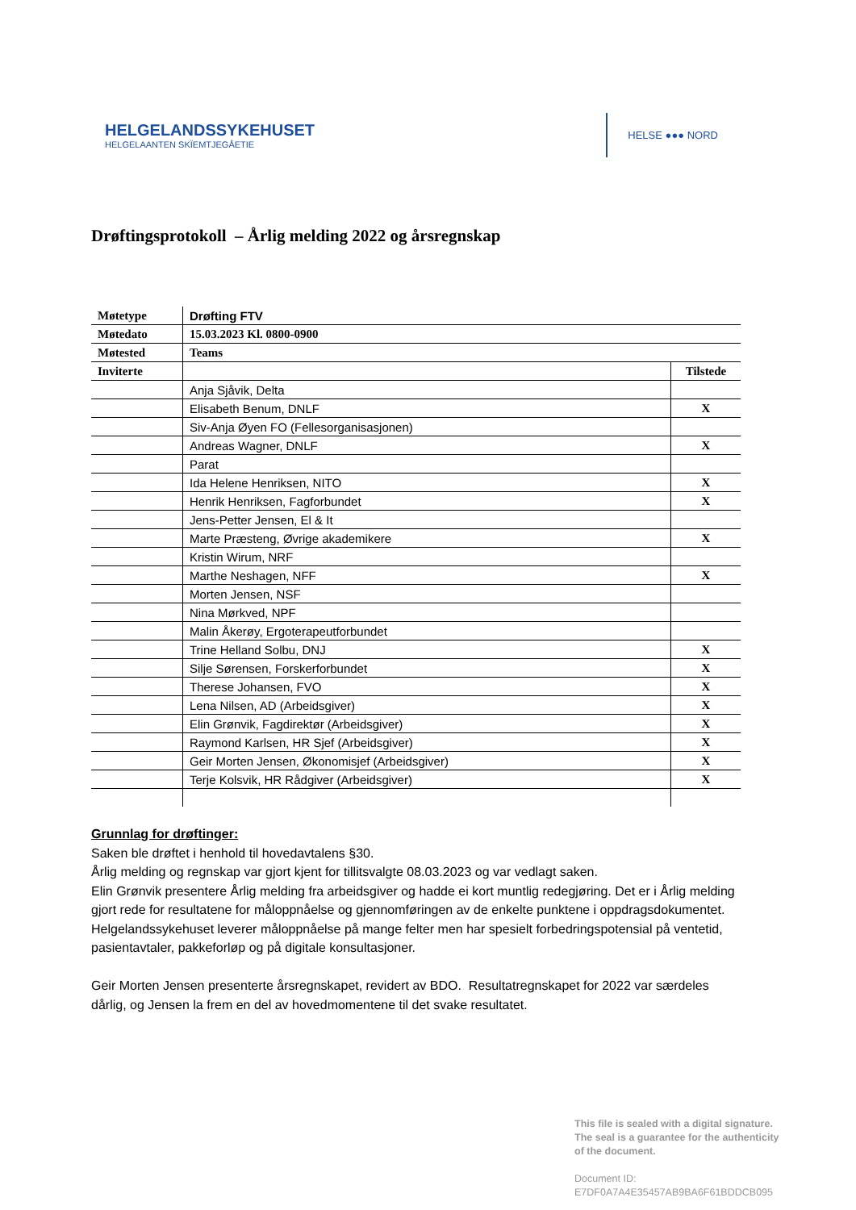HELGELANDSSYKEHUSET
HELGELAANTEN SKÏEMTJEGÅETIE
HELSE ●●● NORD
Drøftingsprotokoll – Årlig melding 2022 og årsregnskap
| Møtetype | Drøfting FTV | |
| Møtedato | 15.03.2023 Kl. 0800-0900 | |
| Møtested | Teams | |
| Inviterte | | Tilstede |
| | Anja Sjåvik, Delta | |
| | Elisabeth Benum, DNLF | X |
| | Siv-Anja Øyen FO (Fellesorganisasjonen) | |
| | Andreas Wagner, DNLF | X |
| | Parat | |
| | Ida Helene Henriksen, NITO | X |
| | Henrik Henriksen, Fagforbundet | X |
| | Jens-Petter Jensen, El & It | |
| | Marte Præsteng, Øvrige akademikere | X |
| | Kristin Wirum, NRF | |
| | Marthe Neshagen, NFF | X |
| | Morten Jensen, NSF | |
| | Nina Mørkved, NPF | |
| | Malin Åkerøy, Ergoterapeutforbundet | |
| | Trine Helland Solbu, DNJ | X |
| | Silje Sørensen, Forskerforbundet | X |
| | Therese Johansen, FVO | X |
| | Lena Nilsen, AD (Arbeidsgiver) | X |
| | Elin Grønvik, Fagdirektør (Arbeidsgiver) | X |
| | Raymond Karlsen, HR Sjef (Arbeidsgiver) | X |
| | Geir Morten Jensen, Økonomisjef (Arbeidsgiver) | X |
| | Terje Kolsvik, HR Rådgiver (Arbeidsgiver) | X |
Grunnlag for drøftinger:
Saken ble drøftet i henhold til hovedavtalens §30.
Årlig melding og regnskap var gjort kjent for tillitsvalgte 08.03.2023 og var vedlagt saken.
Elin Grønvik presentere Årlig melding fra arbeidsgiver og hadde ei kort muntlig redegjøring. Det er i Årlig melding gjort rede for resultatene for måloppnåelse og gjennomføringen av de enkelte punktene i oppdragsdokumentet.
Helgelandssykehuset leverer måloppnåelse på mange felter men har spesielt forbedringspotensial på ventetid, pasientavtaler, pakkeforløp og på digitale konsultasjoner.
Geir Morten Jensen presenterte årsregnskapet, revidert av BDO. Resultatregnskapet for 2022 var særdeles dårlig, og Jensen la frem en del av hovedmomentene til det svake resultatet.
This file is sealed with a digital signature.
The seal is a guarantee for the authenticity
of the document.
Document ID:
E7DF0A7A4E35457AB9BA6F61BDDCB095